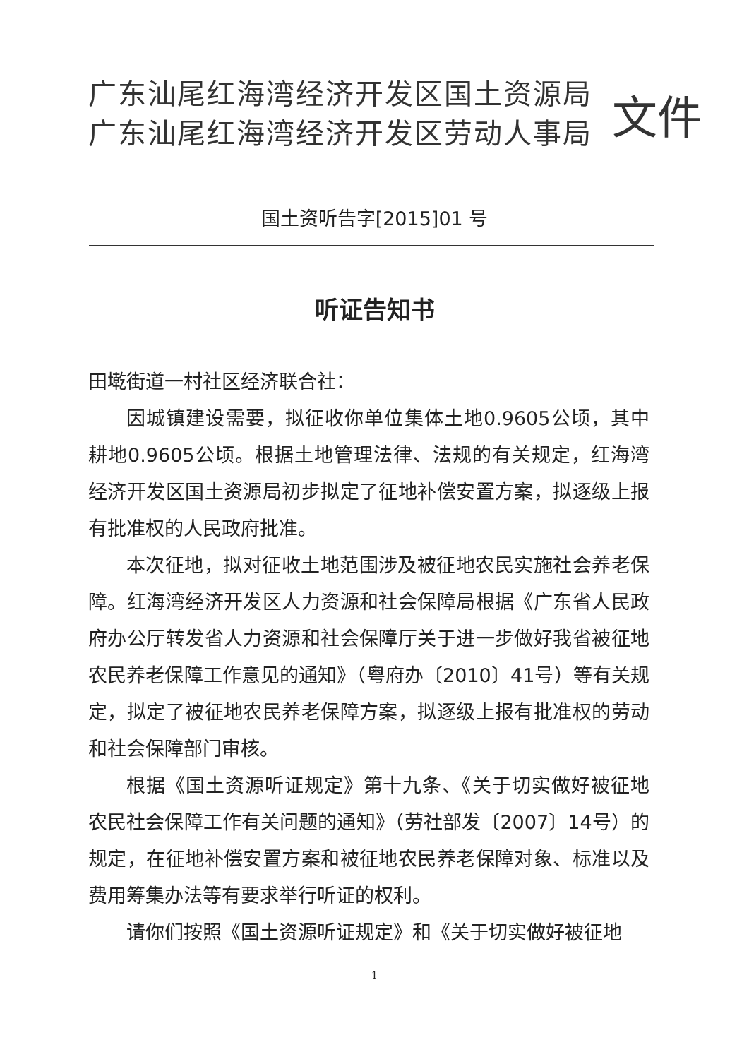广东汕尾红海湾经济开发区国土资源局
广东汕尾红海湾经济开发区劳动人事局
文件
国土资听告字[2015]01 号
听证告知书
田墘街道一村社区经济联合社：
因城镇建设需要，拟征收你单位集体土地0.9605公顷，其中耕地0.9605公顷。根据土地管理法律、法规的有关规定，红海湾经济开发区国土资源局初步拟定了征地补偿安置方案，拟逐级上报有批准权的人民政府批准。
本次征地，拟对征收土地范围涉及被征地农民实施社会养老保障。红海湾经济开发区人力资源和社会保障局根据《广东省人民政府办公厅转发省人力资源和社会保障厅关于进一步做好我省被征地农民养老保障工作意见的通知》（粤府办〔2010〕41号）等有关规定，拟定了被征地农民养老保障方案，拟逐级上报有批准权的劳动和社会保障部门审核。
根据《国土资源听证规定》第十九条、《关于切实做好被征地农民社会保障工作有关问题的通知》（劳社部发〔2007〕14号）的规定，在征地补偿安置方案和被征地农民养老保障对象、标准以及费用筹集办法等有要求举行听证的权利。
请你们按照《国土资源听证规定》和《关于切实做好被征地
1